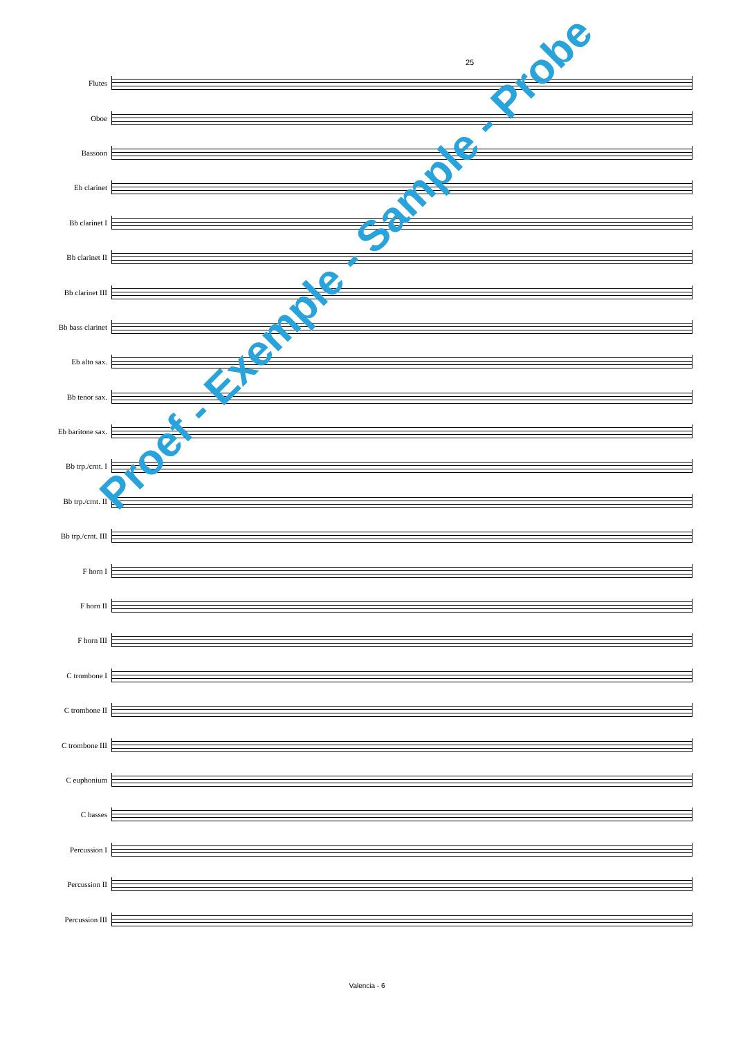25
Flutes
Oboe
Bassoon
Eb clarinet
Bb clarinet I
Bb clarinet II
Bb clarinet III
Bb bass clarinet
Eb alto sax.
Bb tenor sax.
Eb baritone sax.
Bb trp./crnt. I
Bb trp./crnt. II
Bb trp./crnt. III
F horn I
F horn II
F horn III
C trombone I
C trombone II
C trombone III
C euphonium
C basses
Percussion I
Percussion II
Percussion III
Valencia - 6
Proef - Exemple - Sample - Probe